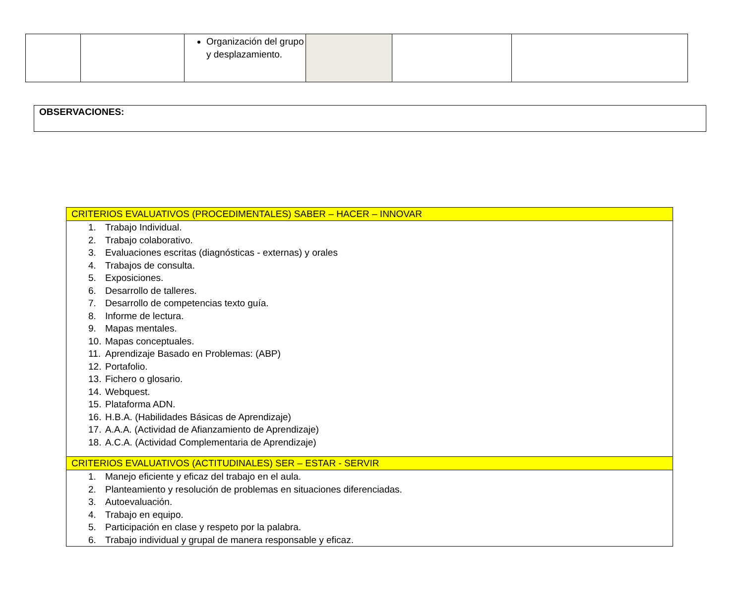| | | Organización del grupo y desplazamiento. | | | |
| OBSERVACIONES: |
| CRITERIOS EVALUATIVOS (PROCEDIMENTALES) SABER – HACER – INNOVAR |
| 1. Trabajo Individual. 2. Trabajo colaborativo. 3. Evaluaciones escritas (diagnósticas - externas) y orales 4. Trabajos de consulta. 5. Exposiciones. 6. Desarrollo de talleres. 7. Desarrollo de competencias texto guía. 8. Informe de lectura. 9. Mapas mentales. 10. Mapas conceptuales. 11. Aprendizaje Basado en Problemas: (ABP) 12. Portafolio. 13. Fichero o glosario. 14. Webquest. 15. Plataforma ADN. 16. H.B.A. (Habilidades Básicas de Aprendizaje) 17. A.A.A. (Actividad de Afianzamiento de Aprendizaje) 18. A.C.A. (Actividad Complementaria de Aprendizaje) |
| CRITERIOS EVALUATIVOS (ACTITUDINALES) SER – ESTAR - SERVIR |
| 1. Manejo eficiente y eficaz del trabajo en el aula. 2. Planteamiento y resolución de problemas en situaciones diferenciadas. 3. Autoevaluación. 4. Trabajo en equipo. 5. Participación en clase y respeto por la palabra. 6. Trabajo individual y grupal de manera responsable y eficaz. |